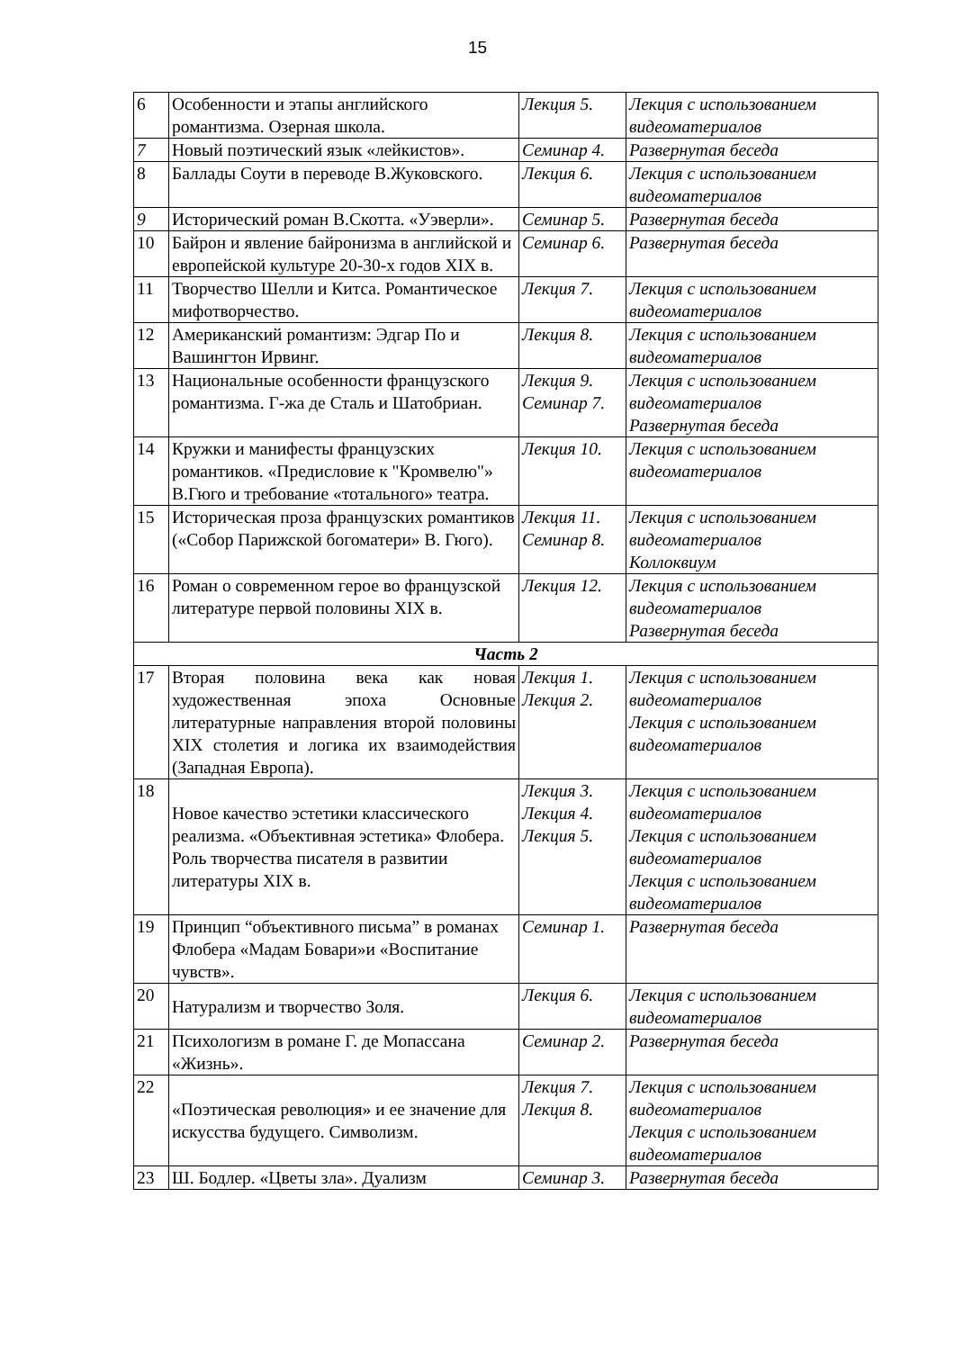15
| 6 | Особенности и этапы английского романтизма. Озерная школа. | Лекция 5. | Лекция с использованием видеоматериалов |
| 7 | Новый поэтический язык «лейкистов». | Семинар 4. | Развернутая беседа |
| 8 | Баллады Соути в переводе В.Жуковского. | Лекция 6. | Лекция с использованием видеоматериалов |
| 9 | Исторический роман В.Скотта. «Уэверли». | Семинар 5. | Развернутая беседа |
| 10 | Байрон и явление байронизма в английской и европейской культуре 20-30-х годов XIX в. | Семинар 6. | Развернутая беседа |
| 11 | Творчество Шелли и Китса. Романтическое мифотворчество. | Лекция 7. | Лекция с использованием видеоматериалов |
| 12 | Американский романтизм: Эдгар По и Вашингтон Ирвинг. | Лекция 8. | Лекция с использованием видеоматериалов |
| 13 | Национальные особенности французского романтизма. Г-жа де Сталь и Шатобриан. | Лекция 9. Семинар 7. | Лекция с использованием видеоматериалов Развернутая беседа |
| 14 | Кружки и манифесты французских романтиков. «Предисловие к "Кромвелю"» В.Гюго и требование «тотального» театра. | Лекция 10. | Лекция с использованием видеоматериалов |
| 15 | Историческая проза французских романтиков («Собор Парижской богоматери» В. Гюго). | Лекция 11. Семинар 8. | Лекция с использованием видеоматериалов Коллоквиум |
| 16 | Роман о современном герое во французской литературе первой половины XIX в. | Лекция 12. | Лекция с использованием видеоматериалов Развернутая беседа |
| Часть 2 | | | |
| 17 | Вторая половина века как новая художественная эпоха Основные литературные направления второй половины XIX столетия и логика их взаимодействия (Западная Европа). | Лекция 1. Лекция 2. | Лекция с использованием видеоматериалов Лекция с использованием видеоматериалов |
| 18 | Новое качество эстетики классического реализма. «Объективная эстетика» Флобера. Роль творчества писателя в развитии литературы XIX в. | Лекция 3. Лекция 4. Лекция 5. | Лекция с использованием видеоматериалов Лекция с использованием видеоматериалов Лекция с использованием видеоматериалов |
| 19 | Принцип “объективного письма” в романах Флобера «Мадам Бовари»и «Воспитание чувств». | Семинар 1. | Развернутая беседа |
| 20 | Натурализм и творчество Золя. | Лекция 6. | Лекция с использованием видеоматериалов |
| 21 | Психологизм в романе Г. де Мопассана «Жизнь». | Семинар 2. | Развернутая беседа |
| 22 | «Поэтическая революция» и ее значение для искусства будущего. Символизм. | Лекция 7. Лекция 8. | Лекция с использованием видеоматериалов Лекция с использованием видеоматериалов |
| 23 | Ш. Бодлер. «Цветы зла». Дуализм | Семинар 3. | Развернутая беседа |